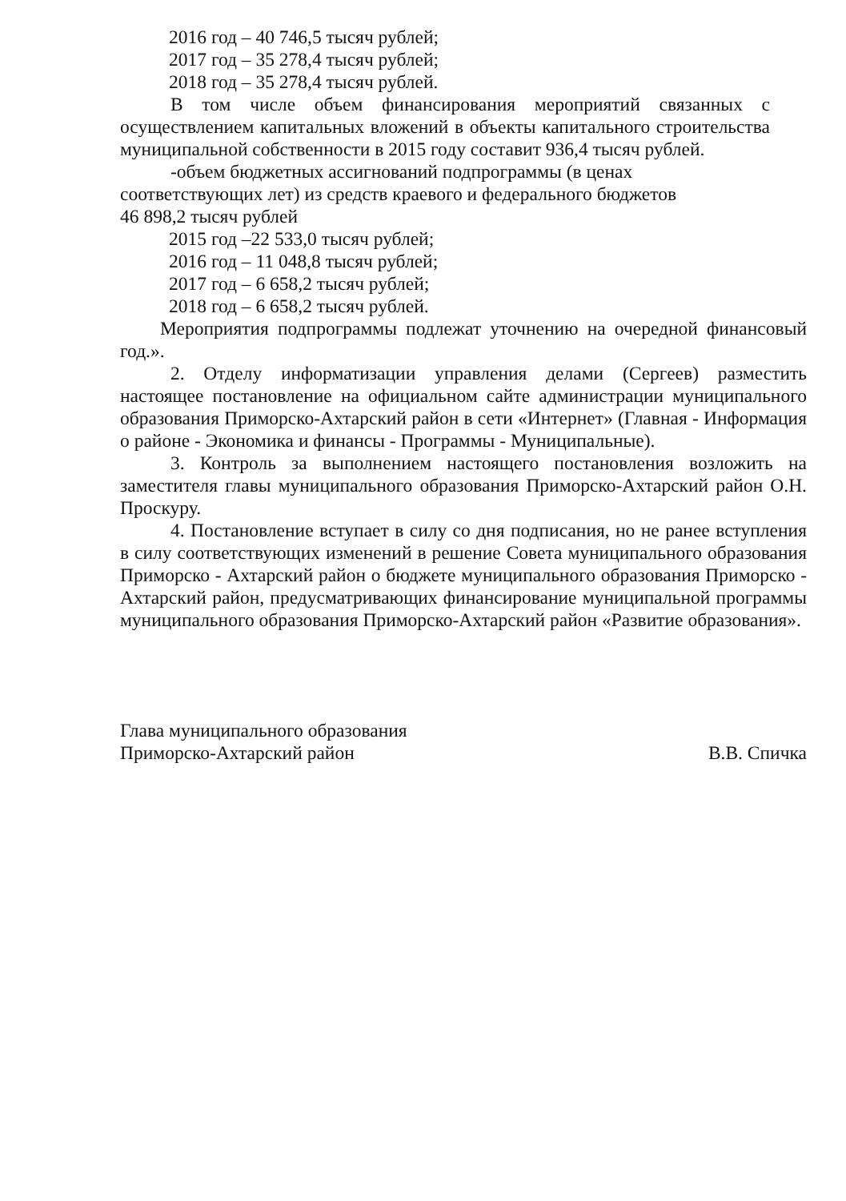2016 год – 40 746,5 тысяч рублей;
2017 год – 35 278,4 тысяч рублей;
2018 год – 35 278,4 тысяч рублей.
В том числе объем финансирования мероприятий связанных с осуществлением капитальных вложений в объекты капитального строительства муниципальной собственности в 2015 году составит 936,4 тысяч рублей.
-объем бюджетных ассигнований подпрограммы (в ценах соответствующих лет) из средств краевого и федерального бюджетов
46 898,2 тысяч рублей
2015 год –22 533,0 тысяч рублей;
2016 год – 11 048,8 тысяч рублей;
2017 год – 6 658,2 тысяч рублей;
2018 год – 6 658,2 тысяч рублей.
Мероприятия подпрограммы подлежат уточнению на очередной финансовый год.».
2. Отделу информатизации управления делами (Сергеев) разместить настоящее постановление на официальном сайте администрации муниципального образования Приморско-Ахтарский район в сети «Интернет» (Главная - Информация о районе - Экономика и финансы - Программы - Муниципальные).
3. Контроль за выполнением настоящего постановления возложить на заместителя главы муниципального образования Приморско-Ахтарский район О.Н. Проскуру.
4. Постановление вступает в силу со дня подписания, но не ранее вступления в силу соответствующих изменений в решение Совета муниципального образования Приморско - Ахтарский район о бюджете муниципального образования Приморско - Ахтарский район, предусматривающих финансирование муниципальной программы муниципального образования Приморско-Ахтарский район «Развитие образования».
Глава муниципального образования
Приморско-Ахтарский район
В.В. Спичка